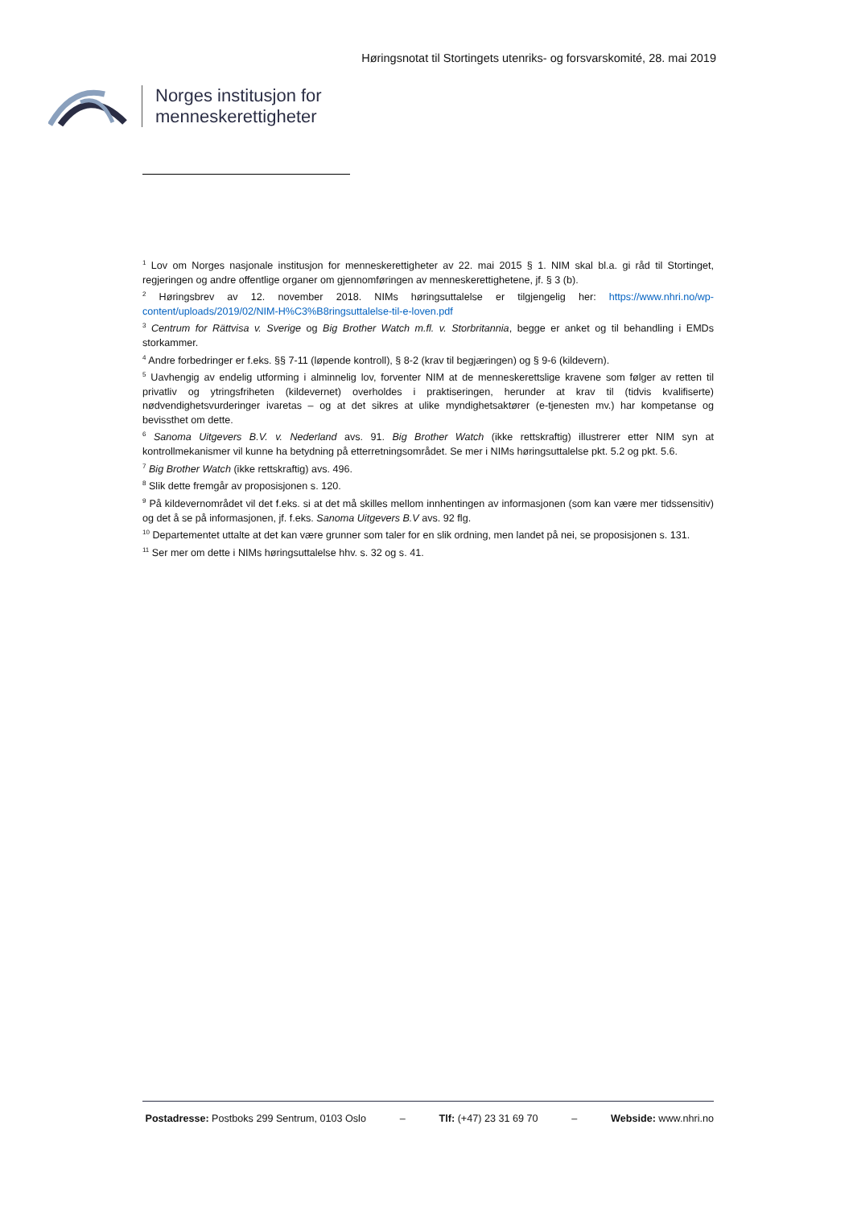Høringsnotat til Stortingets utenriks- og forsvarskomité, 28. mai 2019
Norges institusjon for
menneskerettigheter
<sup>1</sup> Lov om Norges nasjonale institusjon for menneskerettigheter av 22. mai 2015 § 1. NIM skal bl.a. gi råd til Stortinget, regjeringen og andre offentlige organer om gjennomføringen av menneskerettighetene, jf. § 3 (b).
<sup>2</sup> Høringsbrev av 12. november 2018. NIMs høringsuttalelse er tilgjengelig her: https://www.nhri.no/wp-content/uploads/2019/02/NIM-H%C3%B8ringsuttalelse-til-e-loven.pdf
<sup>3</sup> Centrum for Rättvisa v. Sverige og Big Brother Watch m.fl. v. Storbritannia, begge er anket og til behandling i EMDs storkammer.
<sup>4</sup> Andre forbedringer er f.eks. §§ 7-11 (løpende kontroll), § 8-2 (krav til begjæringen) og § 9-6 (kildevern).
<sup>5</sup> Uavhengig av endelig utforming i alminnelig lov, forventer NIM at de menneskerettslige kravene som følger av retten til privatliv og ytringsfriheten (kildevernet) overholdes i praktiseringen, herunder at krav til (tidvis kvalifiserte) nødvendighetsvurderinger ivaretas – og at det sikres at ulike myndighetsaktører (e-tjenesten mv.) har kompetanse og bevissthet om dette.
<sup>6</sup> Sanoma Uitgevers B.V. v. Nederland avs. 91. Big Brother Watch (ikke rettskraftig) illustrerer etter NIM syn at kontrollmekanismer vil kunne ha betydning på etterretningsområdet. Se mer i NIMs høringsuttalelse pkt. 5.2 og pkt. 5.6.
<sup>7</sup> Big Brother Watch (ikke rettskraftig) avs. 496.
<sup>8</sup> Slik dette fremgår av proposisjonen s. 120.
<sup>9</sup> På kildevernområdet vil det f.eks. si at det må skilles mellom innhentingen av informasjonen (som kan være mer tidssensitiv) og det å se på informasjonen, jf. f.eks. Sanoma Uitgevers B.V avs. 92 flg.
<sup>10</sup> Departementet uttalte at det kan være grunner som taler for en slik ordning, men landet på nei, se proposisjonen s. 131.
<sup>11</sup> Ser mer om dette i NIMs høringsuttalelse hhv. s. 32 og s. 41.
Postadresse: Postboks 299 Sentrum, 0103 Oslo – Tlf: (+47) 23 31 69 70 – Webside: www.nhri.no